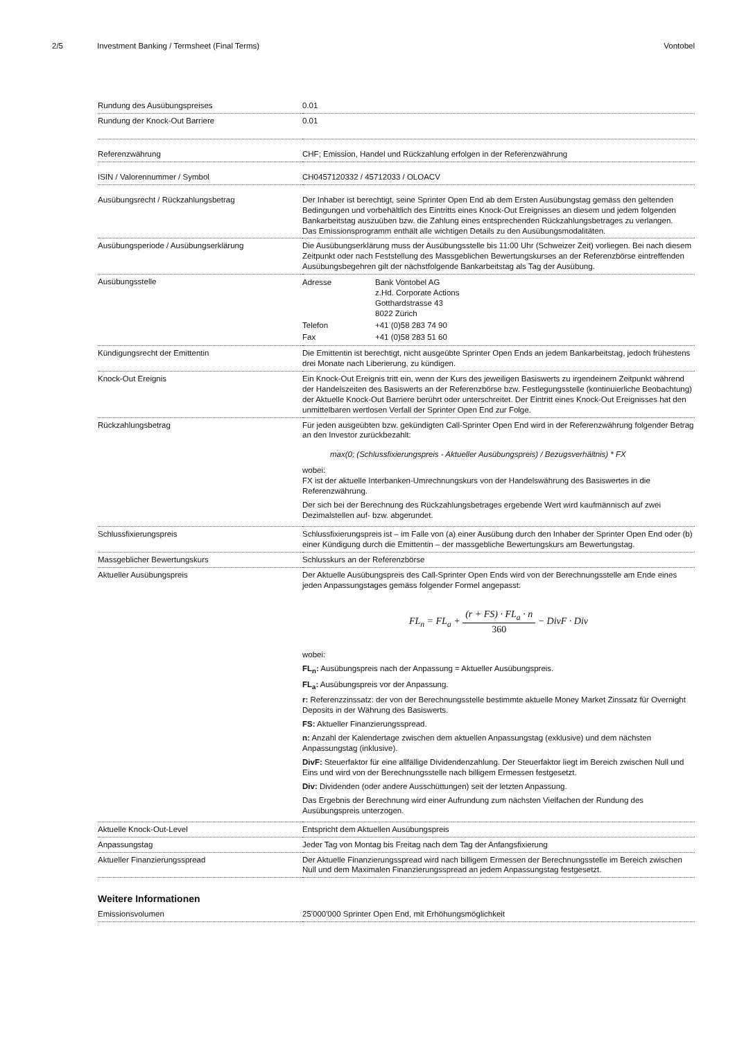2/5 Investment Banking / Termsheet (Final Terms)
Vontobel
| Rundung des Ausübungspreises | 0.01 |
| Rundung der Knock-Out Barriere | 0.01 |
| Referenzwährung | CHF; Emission, Handel und Rückzahlung erfolgen in der Referenzwährung |
| ISIN / Valorennummer / Symbol | CH0457120332 / 45712033 / OLOACV |
| Ausübungsrecht / Rückzahlungsbetrag | Der Inhaber ist berechtigt, seine Sprinter Open End ab dem Ersten Ausübungstag gemäss den geltenden Bedingungen und vorbehältlich des Eintritts eines Knock-Out Ereignisses an diesem und jedem folgenden Bankarbeitstag auszuüben bzw. die Zahlung eines entsprechenden Rückzahlungsbetrages zu verlangen. Das Emissionsprogramm enthält alle wichtigen Details zu den Ausübungsmodalitäten. |
| Ausübungsperiode / Ausübungserklärung | Die Ausübungserklärung muss der Ausübungsstelle bis 11:00 Uhr (Schweizer Zeit) vorliegen. Bei nach diesem Zeitpunkt oder nach Feststellung des Massgeblichen Bewertungskurses an der Referenzbörse eintreffenden Ausübungsbegehren gilt der nächstfolgende Bankarbeitstag als Tag der Ausübung. |
| Ausübungsstelle | / Adresse / Bank Vontobel AG z.Hd. Corporate Actions Gotthardstrasse 43 8022 Zürich / / Telefon / +41 (0)58 283 74 90 / / Fax / +41 (0)58 283 51 60 / |
| Kündigungsrecht der Emittentin | Die Emittentin ist berechtigt, nicht ausgeübte Sprinter Open Ends an jedem Bankarbeitstag, jedoch frühestens drei Monate nach Liberierung, zu kündigen. |
| Knock-Out Ereignis | Ein Knock-Out Ereignis tritt ein, wenn der Kurs des jeweiligen Basiswerts zu irgendeinem Zeitpunkt während der Handelszeiten des Basiswerts an der Referenzbörse bzw. Festlegungsstelle (kontinuierliche Beobachtung) der Aktuelle Knock-Out Barriere berührt oder unterschreitet. Der Eintritt eines Knock-Out Ereignisses hat den unmittelbaren wertlosen Verfall der Sprinter Open End zur Folge. |
| Rückzahlungsbetrag | Für jeden ausgeübten bzw. gekündigten Call-Sprinter Open End wird in der Referenzwährung folgender Betrag an den Investor zurückbezahlt: max(0; (Schlussfixierungspreis - Aktueller Ausübungspreis) / Bezugsverhältnis) * FX wobei: FX ist der aktuelle Interbanken-Umrechnungskurs von der Handelswährung des Basiswertes in die Referenzwährung. Der sich bei der Berechnung des Rückzahlungsbetrages ergebende Wert wird kaufmännisch auf zwei Dezimalstellen auf- bzw. abgerundet. |
| Schlussfixierungspreis | Schlussfixierungspreis ist – im Falle von (a) einer Ausübung durch den Inhaber der Sprinter Open End oder (b) einer Kündigung durch die Emittentin – der massgebliche Bewertungskurs am Bewertungstag. |
| Massgeblicher Bewertungskurs | Schlusskurs an der Referenzbörse |
| Aktueller Ausübungspreis | Der Aktuelle Ausübungspreis des Call-Sprinter Open Ends wird von der Berechnungsstelle am Ende eines jeden Anpassungstages gemäss folgender Formel angepasst: FL<sub>n</sub> = FL<sub>a</sub> + (r + FS) · FL<sub>a</sub> · n 360 − DivF · Div wobei: FL<sub>n</sub>: Ausübungspreis nach der Anpassung = Aktueller Ausübungspreis. FL<sub>a</sub>: Ausübungspreis vor der Anpassung. r: Referenzzinssatz: der von der Berechnungsstelle bestimmte aktuelle Money Market Zinssatz für Overnight Deposits in der Währung des Basiswerts. FS: Aktueller Finanzierungsspread. n: Anzahl der Kalendertage zwischen dem aktuellen Anpassungstag (exklusive) und dem nächsten Anpassungstag (inklusive). DivF: Steuerfaktor für eine allfällige Dividendenzahlung. Der Steuerfaktor liegt im Bereich zwischen Null und Eins und wird von der Berechnungsstelle nach billigem Ermessen festgesetzt. Div: Dividenden (oder andere Ausschüttungen) seit der letzten Anpassung. Das Ergebnis der Berechnung wird einer Aufrundung zum nächsten Vielfachen der Rundung des Ausübungspreis unterzogen. |
| Aktuelle Knock-Out-Level | Entspricht dem Aktuellen Ausübungspreis |
| Anpassungstag | Jeder Tag von Montag bis Freitag nach dem Tag der Anfangsfixierung |
| Aktueller Finanzierungsspread | Der Aktuelle Finanzierungsspread wird nach billigem Ermessen der Berechnungsstelle im Bereich zwischen Null und dem Maximalen Finanzierungsspread an jedem Anpassungstag festgesetzt. |
Weitere Informationen
| Emissionsvolumen | 25'000'000 Sprinter Open End, mit Erhöhungsmöglichkeit |